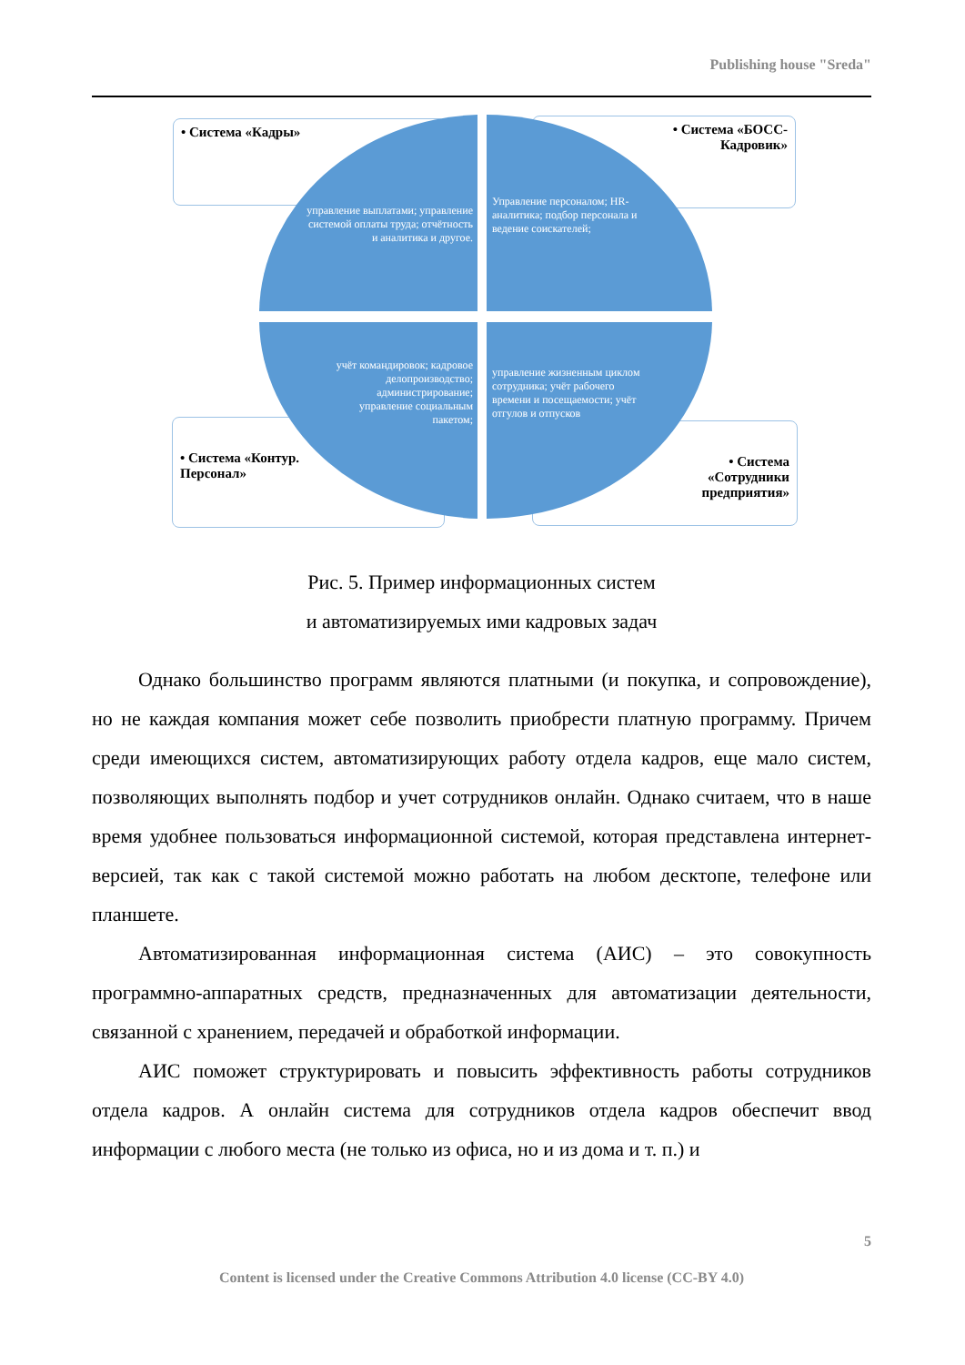Publishing house "Sreda"
• Система «Кадры»
• Система «БОСС-
Кадровик»
• Система «Контур.
Персонал»
• Система
«Сотрудники
предприятия»
управление выплатами; управление системой оплаты труда; отчётность и аналитика и другое.
Управление персоналом; HR-аналитика; подбор персонала и ведение соискателей;
учёт командировок; кадровое делопроизводство; администрирование; управление социальным пакетом;
управление жизненным циклом сотрудника; учёт рабочего времени и посещаемости; учёт отгулов и отпусков
Рис. 5. Пример информационных систем
и автоматизируемых ими кадровых задач
Однако большинство программ являются платными (и покупка, и сопровождение), но не каждая компания может себе позволить приобрести платную программу. Причем среди имеющихся систем, автоматизирующих работу отдела кадров, еще мало систем, позволяющих выполнять подбор и учет сотрудников онлайн. Однако считаем, что в наше время удобнее пользоваться информационной системой, которая представлена интернет-версией, так как с такой системой можно работать на любом десктопе, телефоне или планшете.
Автоматизированная информационная система (АИС) – это совокупность программно-аппаратных средств, предназначенных для автоматизации деятельности, связанной с хранением, передачей и обработкой информации.
АИС поможет структурировать и повысить эффективность работы сотрудников отдела кадров. А онлайн система для сотрудников отдела кадров обеспечит ввод информации с любого места (не только из офиса, но и из дома и т. п.) и
5
Content is licensed under the Creative Commons Attribution 4.0 license (CC-BY 4.0)